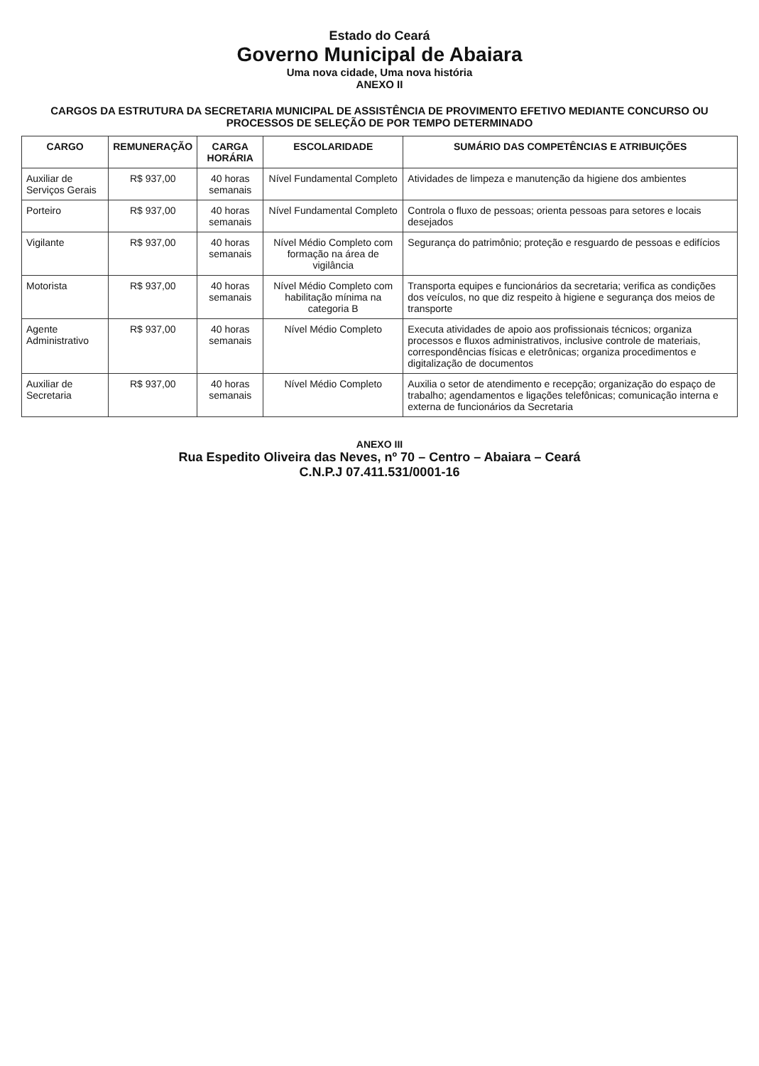Estado do Ceará
Governo Municipal de Abaiara
Uma nova cidade, Uma nova história
ANEXO II
CARGOS DA ESTRUTURA DA SECRETARIA MUNICIPAL DE ASSISTÊNCIA DE PROVIMENTO EFETIVO MEDIANTE CONCURSO OU PROCESSOS DE SELEÇÃO DE POR TEMPO DETERMINADO
| CARGO | REMUNERAÇÃO | CARGA HORÁRIA | ESCOLARIDADE | SUMÁRIO DAS COMPETÊNCIAS E ATRIBUIÇÕES |
| --- | --- | --- | --- | --- |
| Auxiliar de Serviços Gerais | R$ 937,00 | 40 horas semanais | Nível Fundamental Completo | Atividades de limpeza e manutenção da higiene dos ambientes |
| Porteiro | R$ 937,00 | 40 horas semanais | Nível Fundamental Completo | Controla o fluxo de pessoas; orienta pessoas para setores e locais desejados |
| Vigilante | R$ 937,00 | 40 horas semanais | Nível Médio Completo com formação na área de vigilância | Segurança do patrimônio; proteção e resguardo de pessoas e edifícios |
| Motorista | R$ 937,00 | 40 horas semanais | Nível Médio Completo com habilitação mínima na categoria B | Transporta equipes e funcionários da secretaria; verifica as condições dos veículos, no que diz respeito à higiene e segurança dos meios de transporte |
| Agente Administrativo | R$ 937,00 | 40 horas semanais | Nível Médio Completo | Executa atividades de apoio aos profissionais técnicos; organiza processos e fluxos administrativos, inclusive controle de materiais, correspondências físicas e eletrônicas; organiza procedimentos e digitalização de documentos |
| Auxiliar de Secretaria | R$ 937,00 | 40 horas semanais | Nível Médio Completo | Auxilia o setor de atendimento e recepção; organização do espaço de trabalho; agendamentos e ligações telefônicas; comunicação interna e externa de funcionários da Secretaria |
ANEXO III
Rua Espedito Oliveira das Neves, nº 70 – Centro – Abaiara – Ceará
C.N.P.J 07.411.531/0001-16